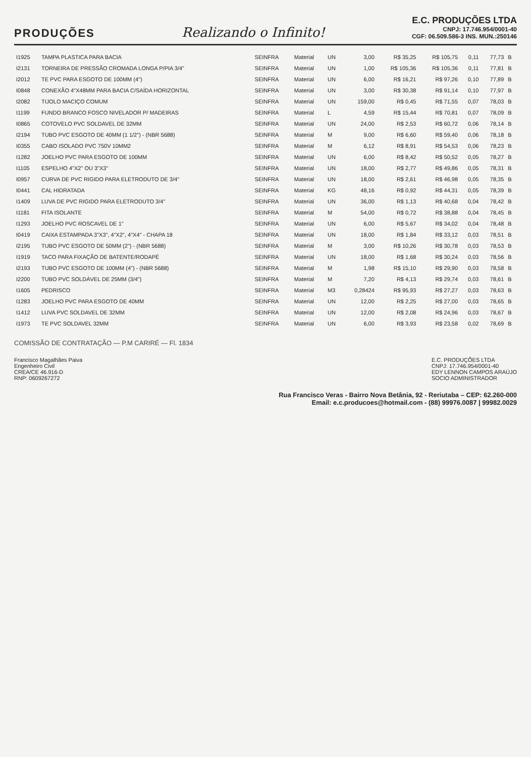PRODUÇÕES
Realizando o Infinito!
E.C. PRODUÇÕES LTDA
CNPJ: 17.746.954/0001-40
CGF: 06.509.586-3 INS. MUN.:250146
| I1925 | TAMPA PLASTICA PARA BACIA | SEINFRA | Material | UN | 3,00 | R$ 35,25 | R$ 105,75 | 0,11 | 77,73 | B |
| I2131 | TORNEIRA DE PRESSÃO CROMADA LONGA P/PIA 3/4" | SEINFRA | Material | UN | 1,00 | R$ 105,36 | R$ 105,36 | 0,11 | 77,81 | B |
| I2012 | TE PVC PARA ESGOTO DE 100MM (4") | SEINFRA | Material | UN | 6,00 | R$ 16,21 | R$ 97,26 | 0,10 | 77,89 | B |
| I0848 | CONEXÃO 4"X48MM PARA BACIA C/SAÍDA HORIZONTAL | SEINFRA | Material | UN | 3,00 | R$ 30,38 | R$ 91,14 | 0,10 | 77,97 | B |
| I2082 | TIJOLO MACIÇO COMUM | SEINFRA | Material | UN | 159,00 | R$ 0,45 | R$ 71,55 | 0,07 | 78,03 | B |
| I1199 | FUNDO BRANCO FOSCO NIVELADOR P/ MADEIRAS | SEINFRA | Material | L | 4,59 | R$ 15,44 | R$ 70,81 | 0,07 | 78,09 | B |
| I0865 | COTOVELO PVC SOLDAVEL DE 32MM | SEINFRA | Material | UN | 24,00 | R$ 2,53 | R$ 60,72 | 0,06 | 78,14 | B |
| I2194 | TUBO PVC ESGOTO DE 40MM (1 1/2") - (NBR 5688) | SEINFRA | Material | M | 9,00 | R$ 6,60 | R$ 59,40 | 0,06 | 78,18 | B |
| I0355 | CABO ISOLADO PVC 750V 10MM2 | SEINFRA | Material | M | 6,12 | R$ 8,91 | R$ 54,53 | 0,06 | 78,23 | B |
| I1282 | JOELHO PVC PARA ESGOTO DE 100MM | SEINFRA | Material | UN | 6,00 | R$ 8,42 | R$ 50,52 | 0,05 | 78,27 | B |
| I1105 | ESPELHO 4"X2" OU 3"X3" | SEINFRA | Material | UN | 18,00 | R$ 2,77 | R$ 49,86 | 0,05 | 78,31 | B |
| I0957 | CURVA DE PVC RIGIDO PARA ELETRODUTO DE 3/4" | SEINFRA | Material | UN | 18,00 | R$ 2,61 | R$ 46,98 | 0,05 | 78,35 | B |
| I0441 | CAL HIDRATADA | SEINFRA | Material | KG | 48,16 | R$ 0,92 | R$ 44,31 | 0,05 | 78,39 | B |
| I1409 | LUVA DE PVC RIGIDO PARA ELETRODUTO 3/4" | SEINFRA | Material | UN | 36,00 | R$ 1,13 | R$ 40,68 | 0,04 | 78,42 | B |
| I1181 | FITA ISOLANTE | SEINFRA | Material | M | 54,00 | R$ 0,72 | R$ 38,88 | 0,04 | 78,45 | B |
| I1293 | JOELHO PVC ROSCAVEL DE 1" | SEINFRA | Material | UN | 6,00 | R$ 5,67 | R$ 34,02 | 0,04 | 78,48 | B |
| I0419 | CAIXA ESTAMPADA 3"X3", 4"X2", 4"X4" - CHAPA 18 | SEINFRA | Material | UN | 18,00 | R$ 1,84 | R$ 33,12 | 0,03 | 78,51 | B |
| I2195 | TUBO PVC ESGOTO DE 50MM (2") - (NBR 5688) | SEINFRA | Material | M | 3,00 | R$ 10,26 | R$ 30,78 | 0,03 | 78,53 | B |
| I1919 | TACO PARA FIXAÇÃO DE BATENTE/RODAPÉ | SEINFRA | Material | UN | 18,00 | R$ 1,68 | R$ 30,24 | 0,03 | 78,56 | B |
| I2193 | TUBO PVC ESGOTO DE 100MM (4") - (NBR 5688) | SEINFRA | Material | M | 1,98 | R$ 15,10 | R$ 29,90 | 0,03 | 78,58 | B |
| I2200 | TUBO PVC SOLDÁVEL DE 25MM (3/4") | SEINFRA | Material | M | 7,20 | R$ 4,13 | R$ 29,74 | 0,03 | 78,61 | B |
| I1605 | PEDRISCO | SEINFRA | Material | M3 | 0,28424 | R$ 95,93 | R$ 27,27 | 0,03 | 78,63 | B |
| I1283 | JOELHO PVC PARA ESGOTO DE 40MM | SEINFRA | Material | UN | 12,00 | R$ 2,25 | R$ 27,00 | 0,03 | 78,65 | B |
| I1412 | LUVA PVC SOLDAVEL DE 32MM | SEINFRA | Material | UN | 12,00 | R$ 2,08 | R$ 24,96 | 0,03 | 78,67 | B |
| I1973 | TE PVC SOLDAVEL 32MM | SEINFRA | Material | UN | 6,00 | R$ 3,93 | R$ 23,58 | 0,02 | 78,69 | B |
COMISSÃO DE CONTRATAÇÃO — P.M CARIRÉ — Fl. 1834
Francisco Magalhães Paiva
Engenheiro Civil
CREA/CE 46.916-D
RNP: 0609267272
E.C. PRODUÇÕES LTDA
CNPJ: 17.746.954/0001-40
EDY LENNON CAMPOS ARAÚJO
SOCIO ADMINISTRADOR
Rua Francisco Veras - Bairro Nova Betânia, 92 - Reriutaba – CEP: 62.260-000
Email: e.c.producoes@hotmail.com - (88) 99976.0087 | 99982.0029